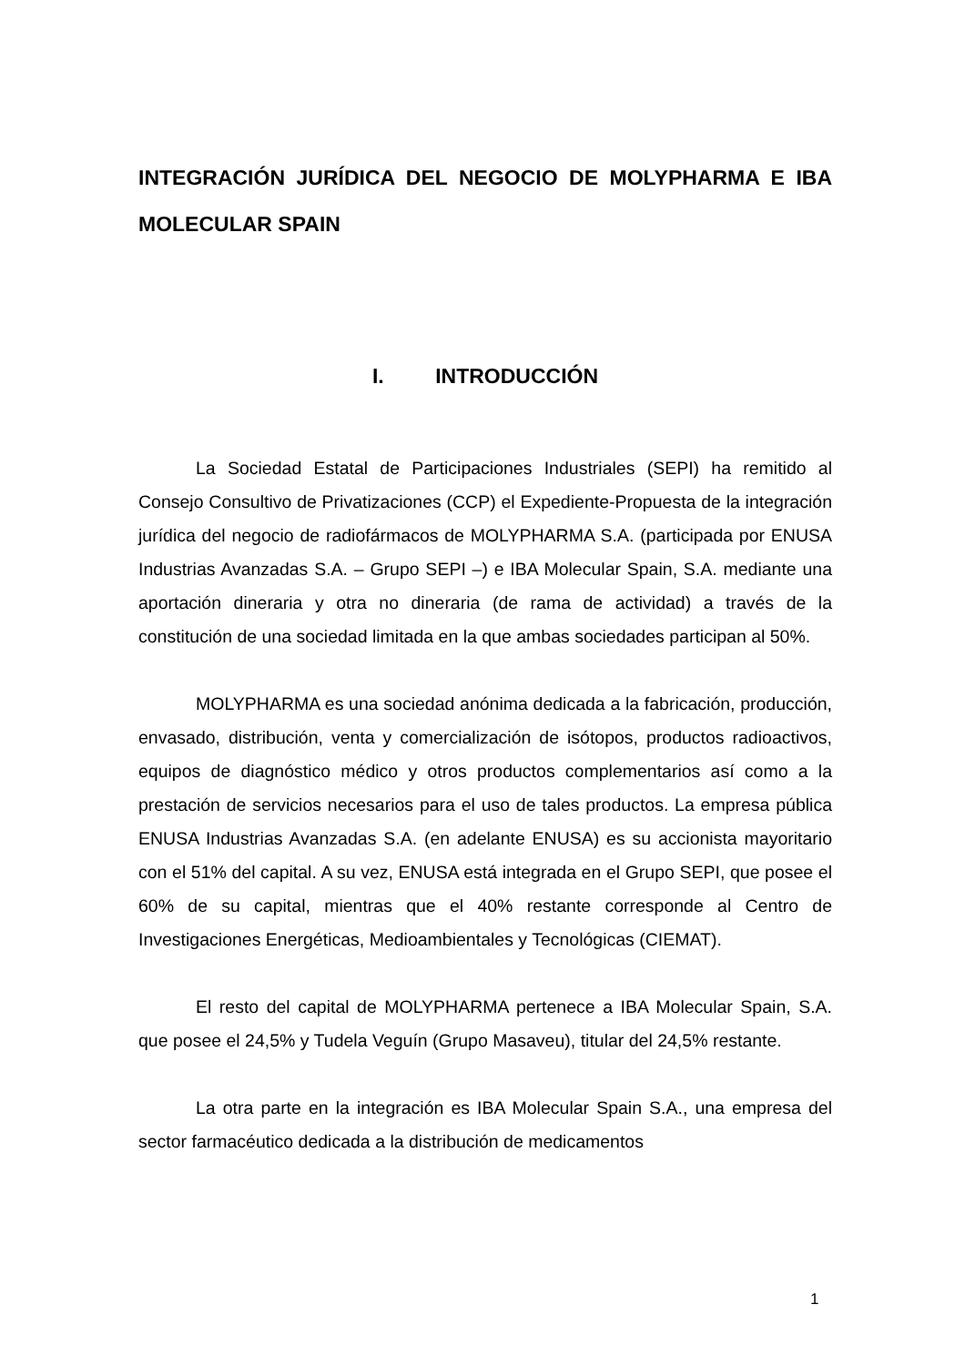INTEGRACIÓN JURÍDICA DEL NEGOCIO DE MOLYPHARMA E IBA MOLECULAR SPAIN
I. INTRODUCCIÓN
La Sociedad Estatal de Participaciones Industriales (SEPI) ha remitido al Consejo Consultivo de Privatizaciones (CCP) el Expediente-Propuesta de la integración jurídica del negocio de radiofármacos de MOLYPHARMA S.A. (participada por ENUSA Industrias Avanzadas S.A. – Grupo SEPI –) e IBA Molecular Spain, S.A. mediante una aportación dineraria y otra no dineraria (de rama de actividad) a través de la constitución de una sociedad limitada en la que ambas sociedades participan al 50%.
MOLYPHARMA es una sociedad anónima dedicada a la fabricación, producción, envasado, distribución, venta y comercialización de isótopos, productos radioactivos, equipos de diagnóstico médico y otros productos complementarios así como a la prestación de servicios necesarios para el uso de tales productos. La empresa pública ENUSA Industrias Avanzadas S.A. (en adelante ENUSA) es su accionista mayoritario con el 51% del capital. A su vez, ENUSA está integrada en el Grupo SEPI, que posee el 60% de su capital, mientras que el 40% restante corresponde al Centro de Investigaciones Energéticas, Medioambientales y Tecnológicas (CIEMAT).
El resto del capital de MOLYPHARMA pertenece a IBA Molecular Spain, S.A. que posee el 24,5% y Tudela Veguín (Grupo Masaveu), titular del 24,5% restante.
La otra parte en la integración es IBA Molecular Spain S.A., una empresa del sector farmacéutico dedicada a la distribución de medicamentos
1